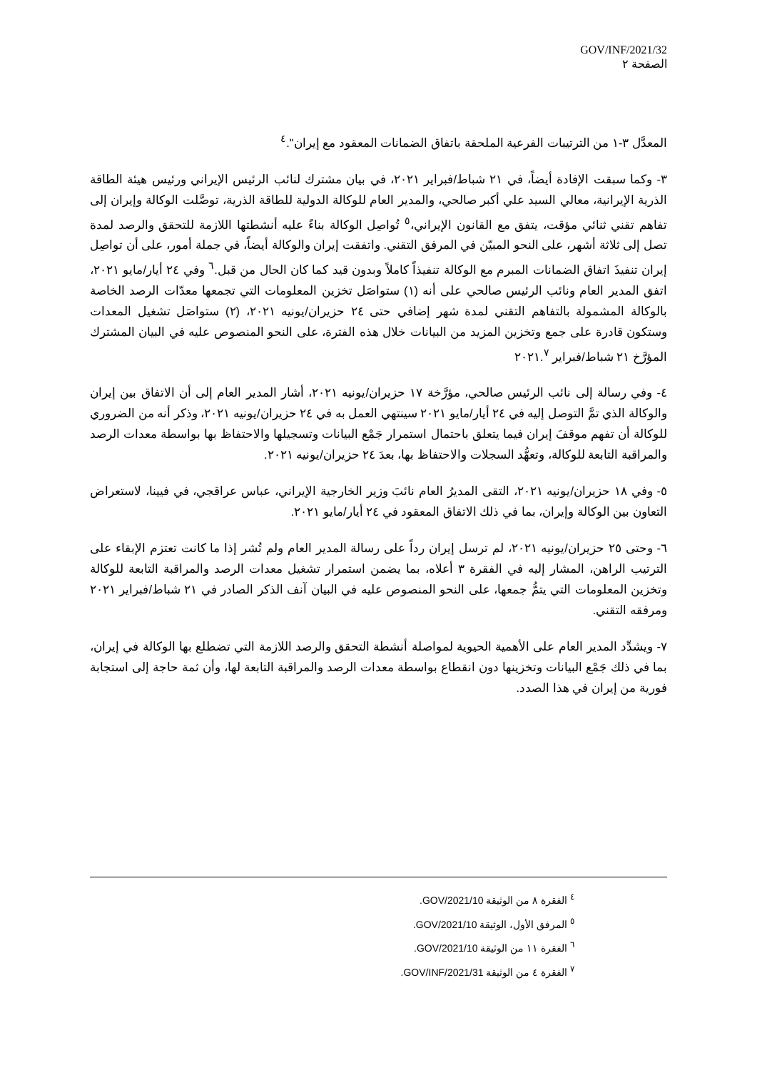GOV/INF/2021/32
الصفحة ٢
المعدَّل ٣-١ من الترتيبات الفرعية الملحقة باتفاق الضمانات المعقود مع إيران".<sup>٤</sup>
٣- وكما سبقت الإفادة أيضاً، في ٢١ شباط/فبراير ٢٠٢١، في بيان مشترك لنائب الرئيس الإيراني ورئيس هيئة الطاقة الذرية الإيرانية، معالي السيد علي أكبر صالحي، والمدير العام للوكالة الدولية للطاقة الذرية، توصَّلت الوكالة وإيران إلى تفاهم تقني ثنائي مؤقت، يتفق مع القانون الإيراني،<sup>٥</sup> تُواصِل الوكالة بناءً عليه أنشطتها اللازمة للتحقق والرصد لمدة تصل إلى ثلاثة أشهر، على النحو المبيّن في المرفق التقني. واتفقت إيران والوكالة أيضاً، في جملة أمور، على أن تواصِل إيران تنفيذَ اتفاق الضمانات المبرم مع الوكالة تنفيذاً كاملاً وبدون قيد كما كان الحال من قبل.<sup>٦</sup> وفي ٢٤ أيار/مايو ٢٠٢١، اتفق المدير العام ونائب الرئيس صالحي على أنه (١) ستواصَل تخزين المعلومات التي تجمعها معدّات الرصد الخاصة بالوكالة المشمولة بالتفاهم التقني لمدة شهر إضافي حتى ٢٤ حزيران/يونيه ٢٠٢١، (٢) ستواصَل تشغيل المعدات وستكون قادرة على جمع وتخزين المزيد من البيانات خلال هذه الفترة، على النحو المنصوص عليه في البيان المشترك المؤرَّخ ٢١ شباط/فبراير ٢٠٢١.<sup>٧</sup>
٤- وفي رسالة إلى نائب الرئيس صالحي، مؤرَّخة ١٧ حزيران/يونيه ٢٠٢١، أشار المدير العام إلى أن الاتفاق بين إيران والوكالة الذي تمَّ التوصل إليه في ٢٤ أيار/مايو ٢٠٢١ سينتهي العمل به في ٢٤ حزيران/يونيه ٢٠٢١، وذكر أنه من الضروري للوكالة أن تفهم موقفَ إيران فيما يتعلق باحتمال استمرار جَمْع البيانات وتسجيلها والاحتفاظ بها بواسطة معدات الرصد والمراقبة التابعة للوكالة، وتعهُّد السجلات والاحتفاظ بها، بعدَ ٢٤ حزيران/يونيه ٢٠٢١.
٥- وفي ١٨ حزيران/يونيه ٢٠٢١، التقى المديرُ العام نائبَ وزير الخارجية الإيراني، عباس عراقجي، في فيينا، لاستعراض التعاون بين الوكالة وإيران، بما في ذلك الاتفاق المعقود في ٢٤ أيار/مايو ٢٠٢١.
٦- وحتى ٢٥ حزيران/يونيه ٢٠٢١، لم ترسل إيران رداً على رسالة المدير العام ولم تُشر إذا ما كانت تعتزم الإبقاء على الترتيب الراهن، المشار إليه في الفقرة ٣ أعلاه، بما يضمن استمرار تشغيل معدات الرصد والمراقبة التابعة للوكالة وتخزين المعلومات التي يتمُّ جمعها، على النحو المنصوص عليه في البيان آنف الذكر الصادر في ٢١ شباط/فبراير ٢٠٢١ ومرفقه التقني.
٧- ويشدِّد المدير العام على الأهمية الحيوية لمواصلة أنشطة التحقق والرصد اللازمة التي تضطلع بها الوكالة في إيران، بما في ذلك جَمْع البيانات وتخزينها دون انقطاع بواسطة معدات الرصد والمراقبة التابعة لها، وأن ثمة حاجة إلى استجابة فورية من إيران في هذا الصدد.
<sup>٤</sup> الفقرة ٨ من الوثيقة GOV/2021/10.
<sup>٥</sup> المرفق الأول، الوثيقة GOV/2021/10.
<sup>٦</sup> الفقرة ١١ من الوثيقة GOV/2021/10.
<sup>٧</sup> الفقرة ٤ من الوثيقة GOV/INF/2021/31.